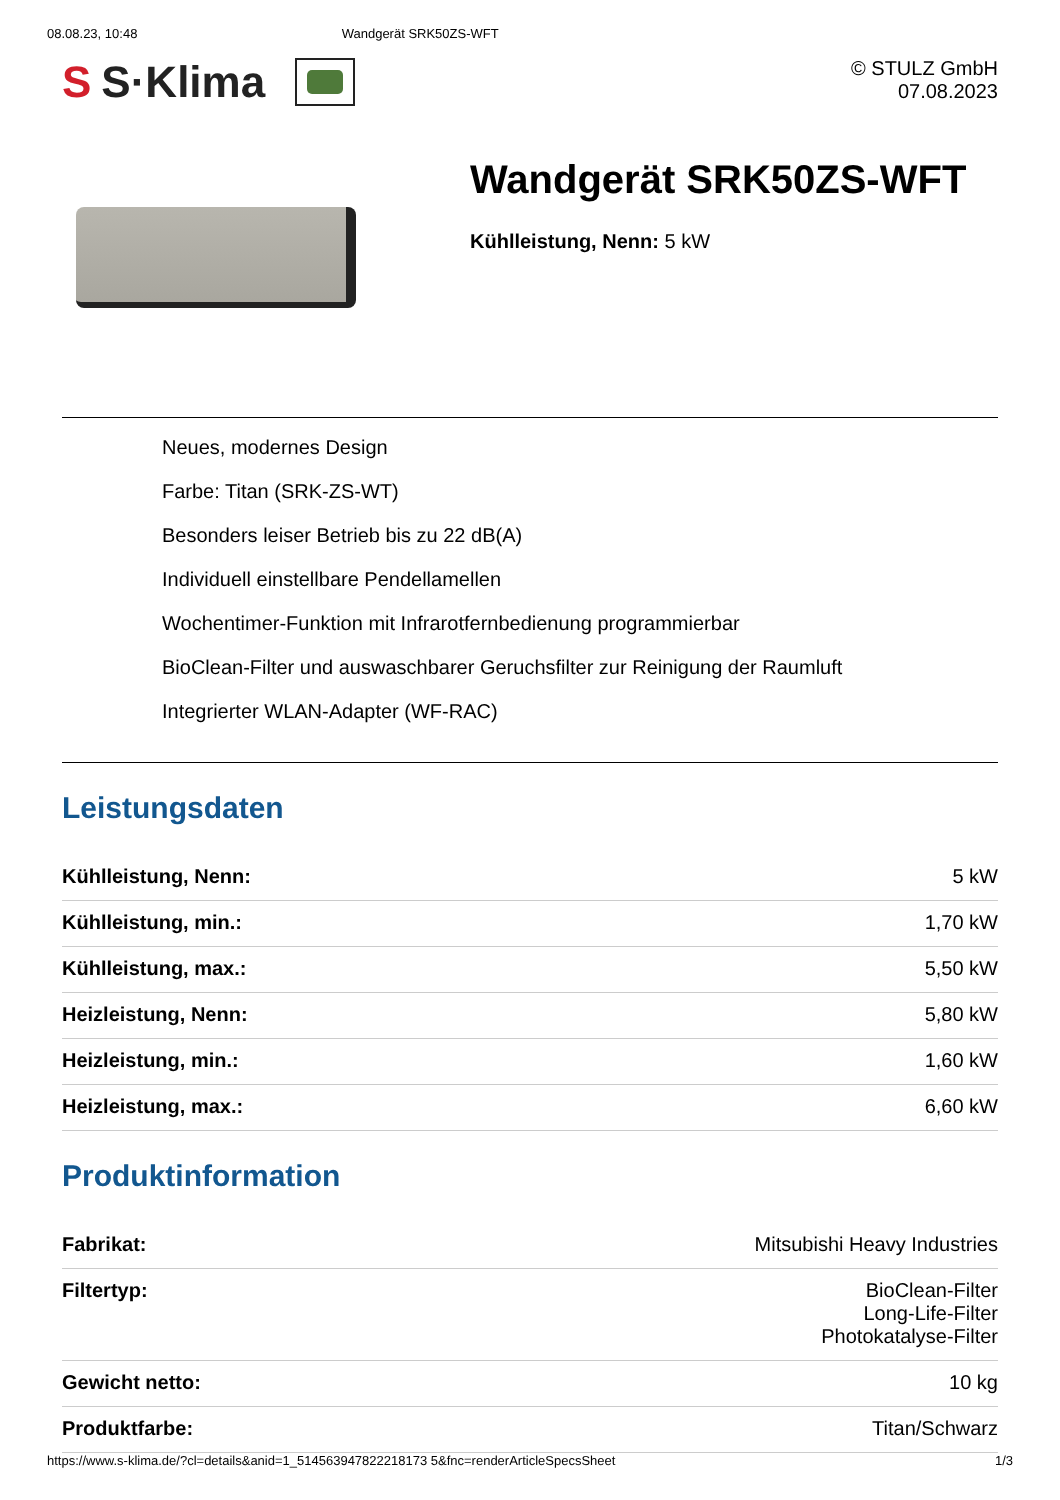08.08.23, 10:48 Wandgerät SRK50ZS-WFT
S S·Klima
© STULZ GmbH
07.08.2023
Wandgerät SRK50ZS-WFT
Kühlleistung, Nenn: 5 kW
Neues, modernes Design
Farbe: Titan (SRK-ZS-WT)
Besonders leiser Betrieb bis zu 22 dB(A)
Individuell einstellbare Pendellamellen
Wochentimer-Funktion mit Infrarotfernbedienung programmierbar
BioClean-Filter und auswaschbarer Geruchsfilter zur Reinigung der Raumluft
Integrierter WLAN-Adapter (WF-RAC)
Leistungsdaten
| Kühlleistung, Nenn: | 5 kW |
| Kühlleistung, min.: | 1,70 kW |
| Kühlleistung, max.: | 5,50 kW |
| Heizleistung, Nenn: | 5,80 kW |
| Heizleistung, min.: | 1,60 kW |
| Heizleistung, max.: | 6,60 kW |
Produktinformation
| Fabrikat: | Mitsubishi Heavy Industries |
| Filtertyp: | BioClean-Filter Long-Life-Filter Photokatalyse-Filter |
| Gewicht netto: | 10 kg |
| Produktfarbe: | Titan/Schwarz |
https://www.s-klima.de/?cl=details&anid=1_514563947822218173 5&fnc=renderArticleSpecsSheet 1/3